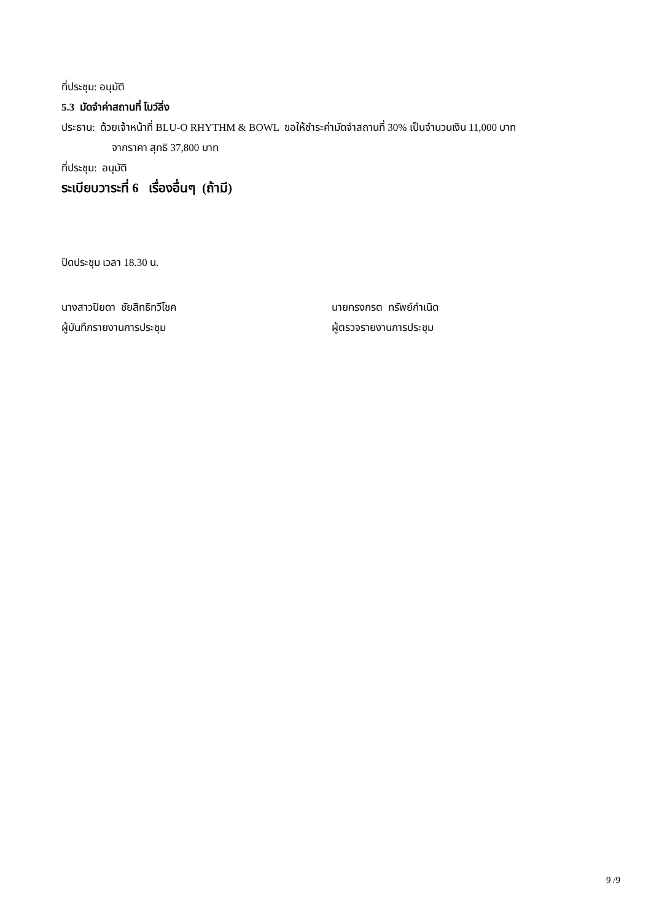ที่ประชุม: อนุมัติ
5.3 มัดจำค่าสถานที่ โบว์ลิ่ง
ประธาน: ด้วยเจ้าหน้าที่ BLU-O RHYTHM & BOWL ขอให้ชำระค่ามัดจำสถานที่ 30% เป็นจำนวนเงิน 11,000 บาท
จากราคา สุทธิ 37,800 บาท
ที่ประชุม: อนุมัติ
ระเบียบวาระที่ 6 เรื่องอื่นๆ (ถ้ามี)
ปิดประชุม เวลา 18.30 น.
นางสาวปิยดา ชัยสิทธิทวีโชค
ผู้บันทึกรายงานการประชุม
นายทรงกรต ทรัพย์กำเนิด
ผู้ตรวจรายงานการประชุม
9 /9